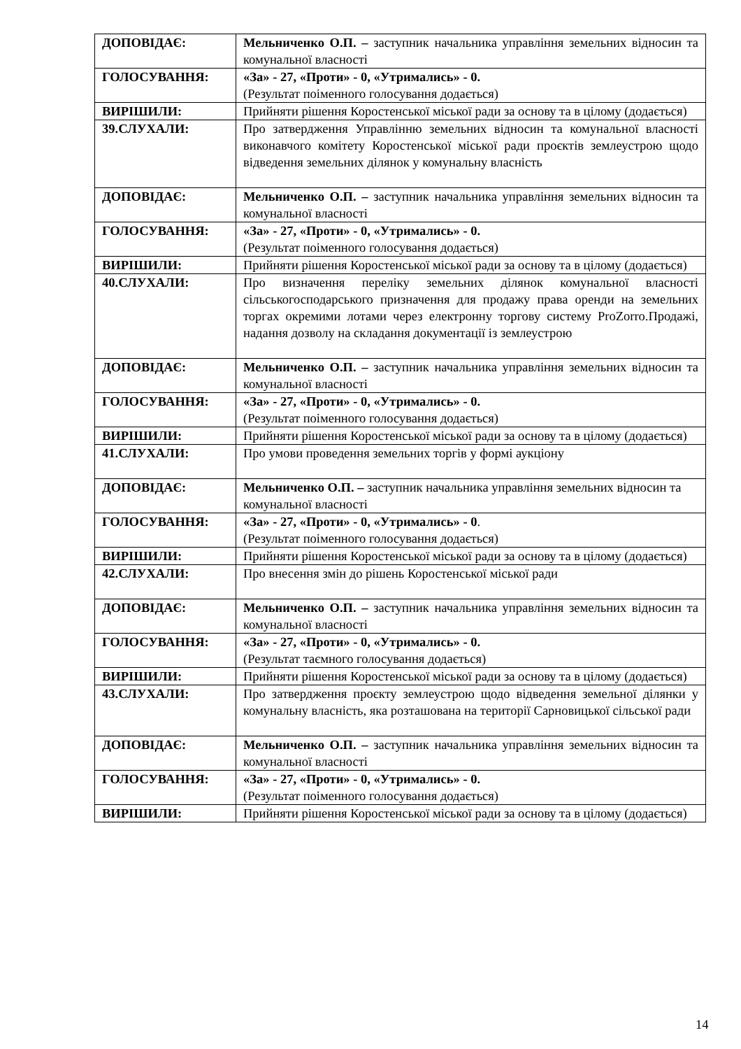| ДОПОВІДАЄ: | Мельниченко О.П. – заступник начальника управління земельних відносин та комунальної власності |
| ГОЛОСУВАННЯ: | «За» - 27, «Проти» - 0, «Утримались» - 0. (Результат поіменного голосування додається) |
| ВИРІШИЛИ: | Прийняти рішення Коростенської міської ради за основу та в цілому (додається) |
| 39.СЛУХАЛИ: | Про затвердження Управлінню земельних відносин та комунальної власності виконавчого комітету Коростенської міської ради проєктів землеустрою щодо відведення земельних ділянок у комунальну власність |
| ДОПОВІДАЄ: | Мельниченко О.П. – заступник начальника управління земельних відносин та комунальної власності |
| ГОЛОСУВАННЯ: | «За» - 27, «Проти» - 0, «Утримались» - 0. (Результат поіменного голосування додається) |
| ВИРІШИЛИ: | Прийняти рішення Коростенської міської ради за основу та в цілому (додається) |
| 40.СЛУХАЛИ: | Про визначення переліку земельних ділянок комунальної власності сільськогосподарського призначення для продажу права оренди на земельних торгах окремими лотами через електронну торгову систему ProZorro.Продажі, надання дозволу на складання документації із землеустрою |
| ДОПОВІДАЄ: | Мельниченко О.П. – заступник начальника управління земельних відносин та комунальної власності |
| ГОЛОСУВАННЯ: | «За» - 27, «Проти» - 0, «Утримались» - 0. (Результат поіменного голосування додається) |
| ВИРІШИЛИ: | Прийняти рішення Коростенської міської ради за основу та в цілому (додається) |
| 41.СЛУХАЛИ: | Про умови проведення земельних торгів у формі аукціону |
| ДОПОВІДАЄ: | Мельниченко О.П. – заступник начальника управління земельних відносин та комунальної власності |
| ГОЛОСУВАННЯ: | «За» - 27, «Проти» - 0, «Утримались» - 0 . (Результат поіменного голосування додається) |
| ВИРІШИЛИ: | Прийняти рішення Коростенської міської ради за основу та в цілому (додається) |
| 42.СЛУХАЛИ: | Про внесення змін до рішень Коростенської міської ради |
| ДОПОВІДАЄ: | Мельниченко О.П. – заступник начальника управління земельних відносин та комунальної власності |
| ГОЛОСУВАННЯ: | «За» - 27, «Проти» - 0, «Утримались» - 0. (Результат таємного голосування додається) |
| ВИРІШИЛИ: | Прийняти рішення Коростенської міської ради за основу та в цілому (додається) |
| 43.СЛУХАЛИ: | Про затвердження проєкту землеустрою щодо відведення земельної ділянки у комунальну власність, яка розташована на території Сарновицької сільської ради |
| ДОПОВІДАЄ: | Мельниченко О.П. – заступник начальника управління земельних відносин та комунальної власності |
| ГОЛОСУВАННЯ: | «За» - 27, «Проти» - 0, «Утримались» - 0. (Результат поіменного голосування додається) |
| ВИРІШИЛИ: | Прийняти рішення Коростенської міської ради за основу та в цілому (додається) |
14